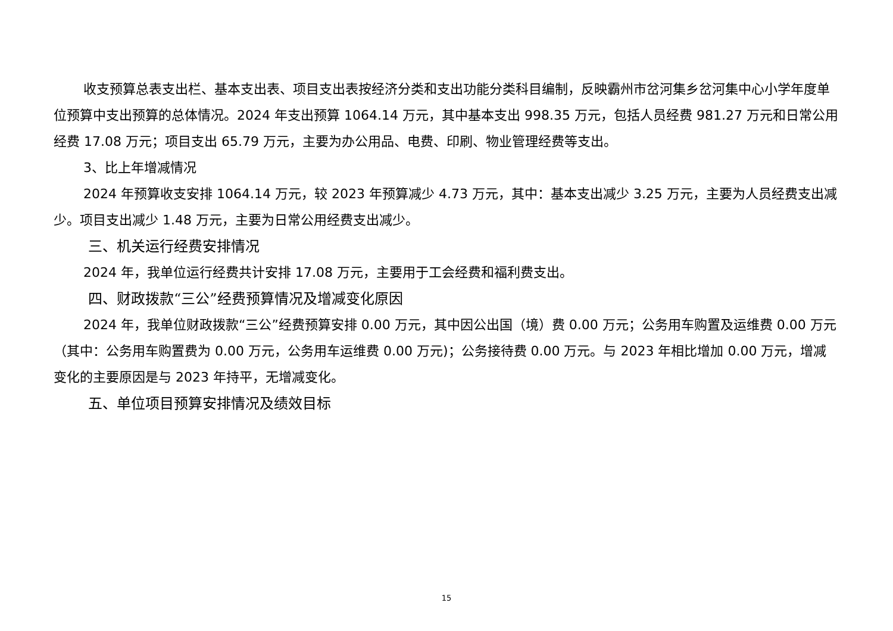收支预算总表支出栏、基本支出表、项目支出表按经济分类和支出功能分类科目编制，反映霸州市岔河集乡岔河集中心小学年度单位预算中支出预算的总体情况。2024 年支出预算 1064.14 万元，其中基本支出 998.35 万元，包括人员经费 981.27 万元和日常公用经费 17.08 万元；项目支出 65.79 万元，主要为办公用品、电费、印刷、物业管理经费等支出。
3、比上年增减情况
2024 年预算收支安排 1064.14 万元，较 2023 年预算减少 4.73 万元，其中：基本支出减少 3.25 万元，主要为人员经费支出减少。项目支出减少 1.48 万元，主要为日常公用经费支出减少。
三、机关运行经费安排情况
2024 年，我单位运行经费共计安排 17.08 万元，主要用于工会经费和福利费支出。
四、财政拨款“三公”经费预算情况及增减变化原因
2024 年，我单位财政拨款“三公”经费预算安排 0.00 万元，其中因公出国（境）费 0.00 万元；公务用车购置及运维费 0.00 万元（其中：公务用车购置费为 0.00 万元，公务用车运维费 0.00 万元)；公务接待费 0.00 万元。与 2023 年相比增加 0.00 万元，增减变化的主要原因是与 2023 年持平，无增减变化。
五、单位项目预算安排情况及绩效目标
15